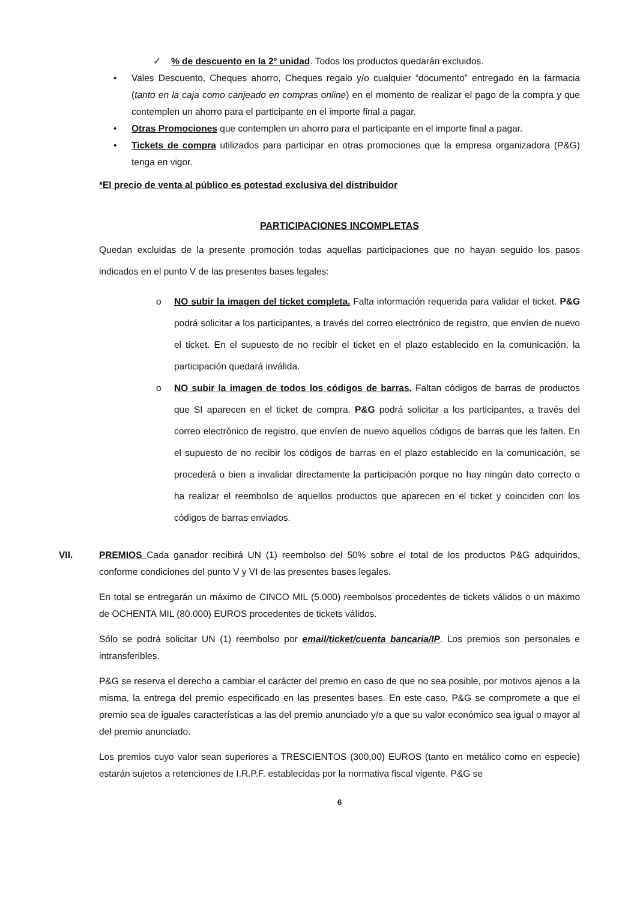✓% de descuento en la 2º unidad. Todos los productos quedarán excluidos.
• Vales Descuento, Cheques ahorro, Cheques regalo y/o cualquier “documento” entregado en la farmacia (tanto en la caja como canjeado en compras online) en el momento de realizar el pago de la compra y que contemplen un ahorro para el participante en el importe final a pagar.
• Otras Promociones que contemplen un ahorro para el participante en el importe final a pagar.
• Tickets de compra utilizados para participar en otras promociones que la empresa organizadora (P&G) tenga en vigor.
*El precio de venta al público es potestad exclusiva del distribuidor
PARTICIPACIONES INCOMPLETAS
Quedan excluidas de la presente promoción todas aquellas participaciones que no hayan seguido los pasos indicados en el punto V de las presentes bases legales:
o NO subir la imagen del ticket completa. Falta información requerida para validar el ticket. P&G podrá solicitar a los participantes, a través del correo electrónico de registro, que envíen de nuevo el ticket. En el supuesto de no recibir el ticket en el plazo establecido en la comunicación, la participación quedará inválida.
o NO subir la imagen de todos los códigos de barras. Faltan códigos de barras de productos que SI aparecen en el ticket de compra. P&G podrá solicitar a los participantes, a través del correo electrónico de registro, que envíen de nuevo aquellos códigos de barras que les falten. En el supuesto de no recibir los códigos de barras en el plazo establecido en la comunicación, se procederá o bien a invalidar directamente la participación porque no hay ningún dato correcto o ha realizar el reembolso de aquellos productos que aparecen en el ticket y coinciden con los códigos de barras enviados.
VII. PREMIOS Cada ganador recibirá UN (1) reembolso del 50% sobre el total de los productos P&G adquiridos, conforme condiciones del punto V y VI de las presentes bases legales.
En total se entregarán un máximo de CINCO MIL (5.000) reembolsos procedentes de tickets válidos o un máximo de OCHENTA MIL (80.000) EUROS procedentes de tickets válidos.
Sólo se podrá solicitar UN (1) reembolso por email/ticket/cuenta bancaria/IP. Los premios son personales e intransferibles.
P&G se reserva el derecho a cambiar el carácter del premio en caso de que no sea posible, por motivos ajenos a la misma, la entrega del premio especificado en las presentes bases. En este caso, P&G se compromete a que el premio sea de iguales características a las del premio anunciado y/o a que su valor económico sea igual o mayor al del premio anunciado.
Los premios cuyo valor sean superiores a TRESCIENTOS (300,00) EUROS (tanto en metálico como en especie) estarán sujetos a retenciones de I.R.P.F. establecidas por la normativa fiscal vigente. P&G se
6